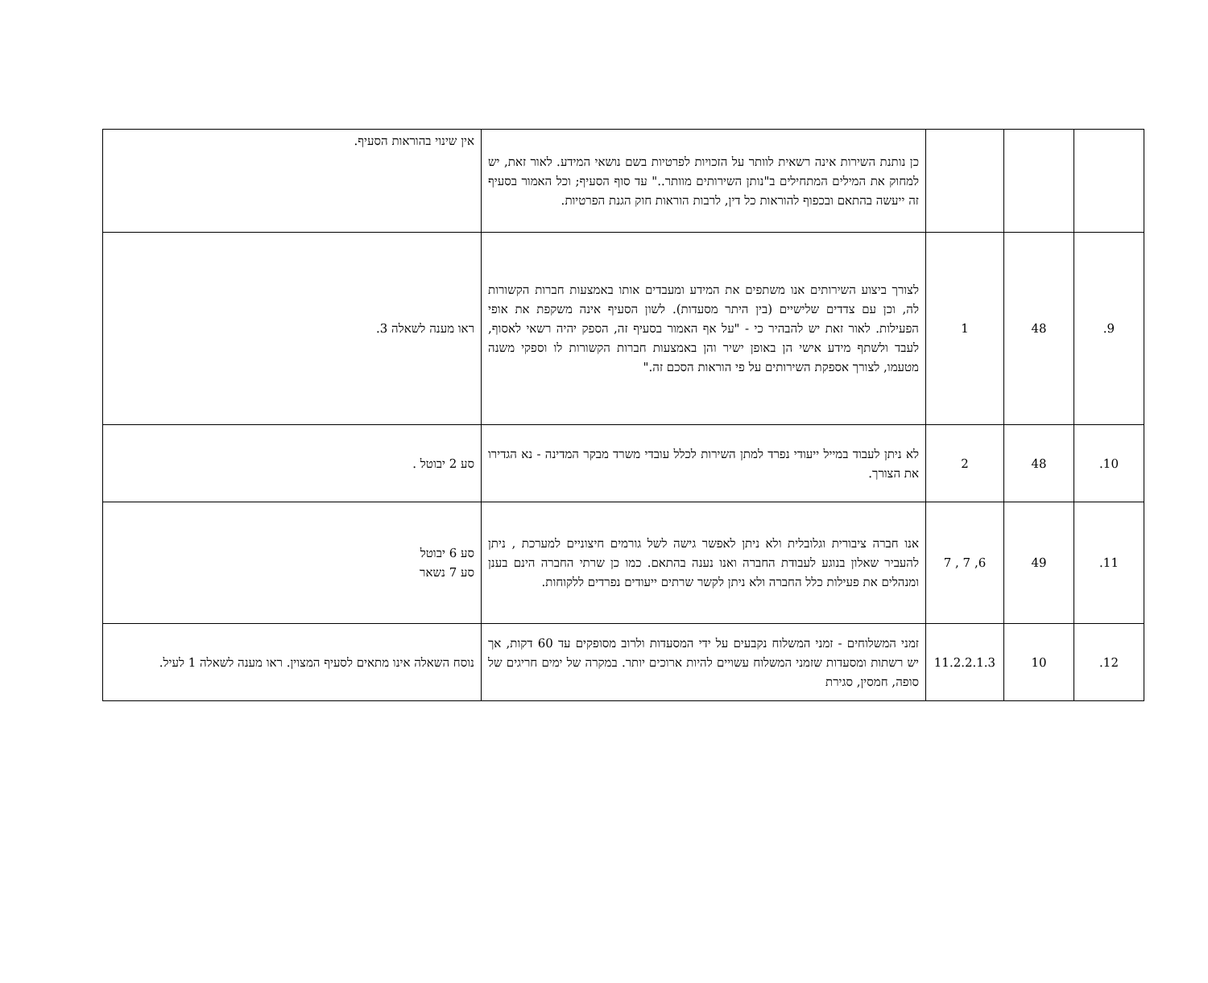| | | | כן נותנת השירות אינה רשאית לוותר על הזכויות לפרטיות בשם נושאי המידע. לאור זאת, יש למחוק את המילים המתחילים ב"נותן השירותים מוותר.." עד סוף הסעיף; וכל האמור בסעיף זה ייעשה בהתאם ובכפוף להוראות כל דין, לרבות הוראות חוק הגנת הפרטיות. | אין שינוי בהוראות הסעיף. |
| 9. | 48 | 1 | לצורך ביצוע השירותים אנו משתפים את המידע ומעבדים אותו באמצעות חברות הקשורות לה, וכן עם צדדים שלישיים (בין היתר מסעדות). לשון הסעיף אינה משקפת את אופי הפעילות. לאור זאת יש להבהיר כי - "על אף האמור בסעיף זה, הספק יהיה רשאי לאסוף, לעבד ולשתף מידע אישי הן באופן ישיר והן באמצעות חברות הקשורות לו וספקי משנה מטעמו, לצורך אספקת השירותים על פי הוראות הסכם זה." | ראו מענה לשאלה 3. |
| 10. | 48 | 2 | לא ניתן לעבוד במייל ייעודי נפרד למתן השירות לכלל עובדי משרד מבקר המדינה - נא הגדירו את הצורך. | סע 2 יבוטל . |
| 11. | 49 | 6, 7 , 7 | אנו חברה ציבורית וגלובלית ולא ניתן לאפשר גישה לשל גורמים חיצוניים למערכת , ניתן להעביר שאלון בנוגע לעבודת החברה ואנו נענה בהתאם. כמו כן שרתי החברה הינם בענן ומנהלים את פעילות כלל החברה ולא ניתן לקשר שרתים ייעודים נפרדים ללקוחות. | סע 6 יבוטל סע 7 נשאר |
| 12. | 10 | 11.2.2.1.3 | זמני המשלוחים - זמני המשלוח נקבעים על ידי המסעדות ולרוב מסופקים עד 60 דקות, אך יש רשתות ומסעדות שזמני המשלוח עשויים להיות ארוכים יותר. במקרה של ימים חריגים של סופה, חמסין, סגירת | נוסח השאלה אינו מתאים לסעיף המצוין. ראו מענה לשאלה 1 לעיל. |